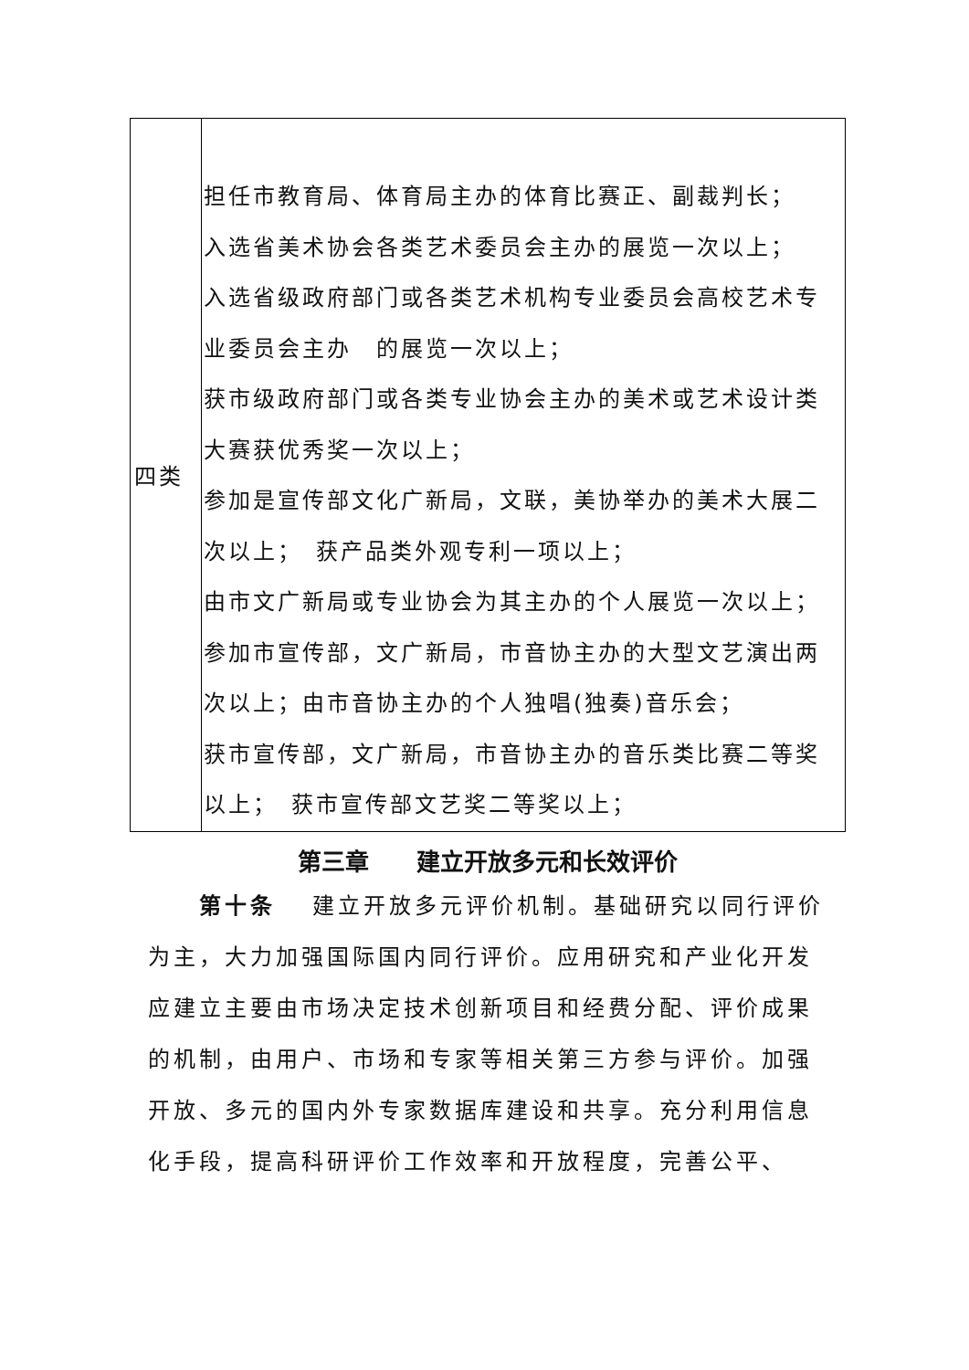| 四类 | 担任市教育局、体育局主办的体育比赛正、副裁判长； 入选省美术协会各类艺术委员会主办的展览一次以上； 入选省级政府部门或各类艺术机构专业委员会高校艺术专业委员会主办 的展览一次以上； 获市级政府部门或各类专业协会主办的美术或艺术设计类大赛获优秀奖一次以上； 参加是宣传部文化广新局，文联，美协举办的美术大展二次以上； 获产品类外观专利一项以上； 由市文广新局或专业协会为其主办的个人展览一次以上； 参加市宣传部，文广新局，市音协主办的大型文艺演出两次以上；由市音协主办的个人独唱(独奏)音乐会； 获市宣传部，文广新局，市音协主办的音乐类比赛二等奖以上； 获市宣传部文艺奖二等奖以上； |
第三章　　建立开放多元和长效评价
第十条　 建立开放多元评价机制。基础研究以同行评价为主，大力加强国际国内同行评价。应用研究和产业化开发应建立主要由市场决定技术创新项目和经费分配、评价成果的机制，由用户、市场和专家等相关第三方参与评价。加强开放、多元的国内外专家数据库建设和共享。充分利用信息化手段，提高科研评价工作效率和开放程度，完善公平、